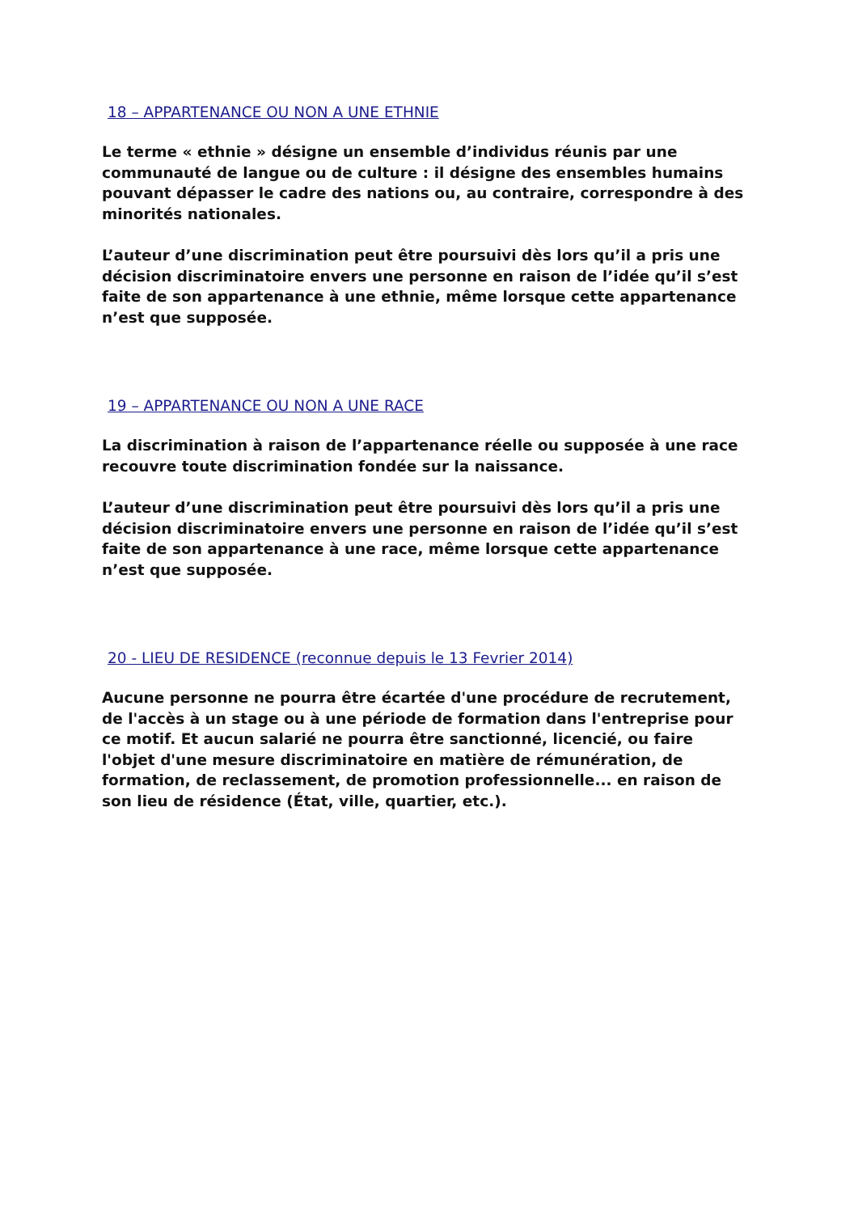18 – APPARTENANCE OU NON A UNE ETHNIE
Le terme « ethnie » désigne un ensemble d’individus réunis par une communauté de langue ou de culture : il désigne des ensembles humains pouvant dépasser le cadre des nations ou, au contraire, correspondre à des minorités nationales.
L’auteur d’une discrimination peut être poursuivi dès lors qu’il a pris une décision discriminatoire envers une personne en raison de l’idée qu’il s’est faite de son appartenance à une ethnie, même lorsque cette appartenance n’est que supposée.
19 – APPARTENANCE OU NON A UNE RACE
La discrimination à raison de l’appartenance réelle ou supposée à une race recouvre toute discrimination fondée sur la naissance.
L’auteur d’une discrimination peut être poursuivi dès lors qu’il a pris une décision discriminatoire envers une personne en raison de l’idée qu’il s’est faite de son appartenance à une race, même lorsque cette appartenance n’est que supposée.
20 - LIEU DE RESIDENCE (reconnue depuis le 13 Fevrier 2014)
Aucune personne ne pourra être écartée d'une procédure de recrutement, de l'accès à un stage ou à une période de formation dans l'entreprise pour ce motif. Et aucun salarié ne pourra être sanctionné, licencié, ou faire l'objet d'une mesure discriminatoire en matière de rémunération, de formation, de reclassement, de promotion professionnelle... en raison de son lieu de résidence (État, ville, quartier, etc.).